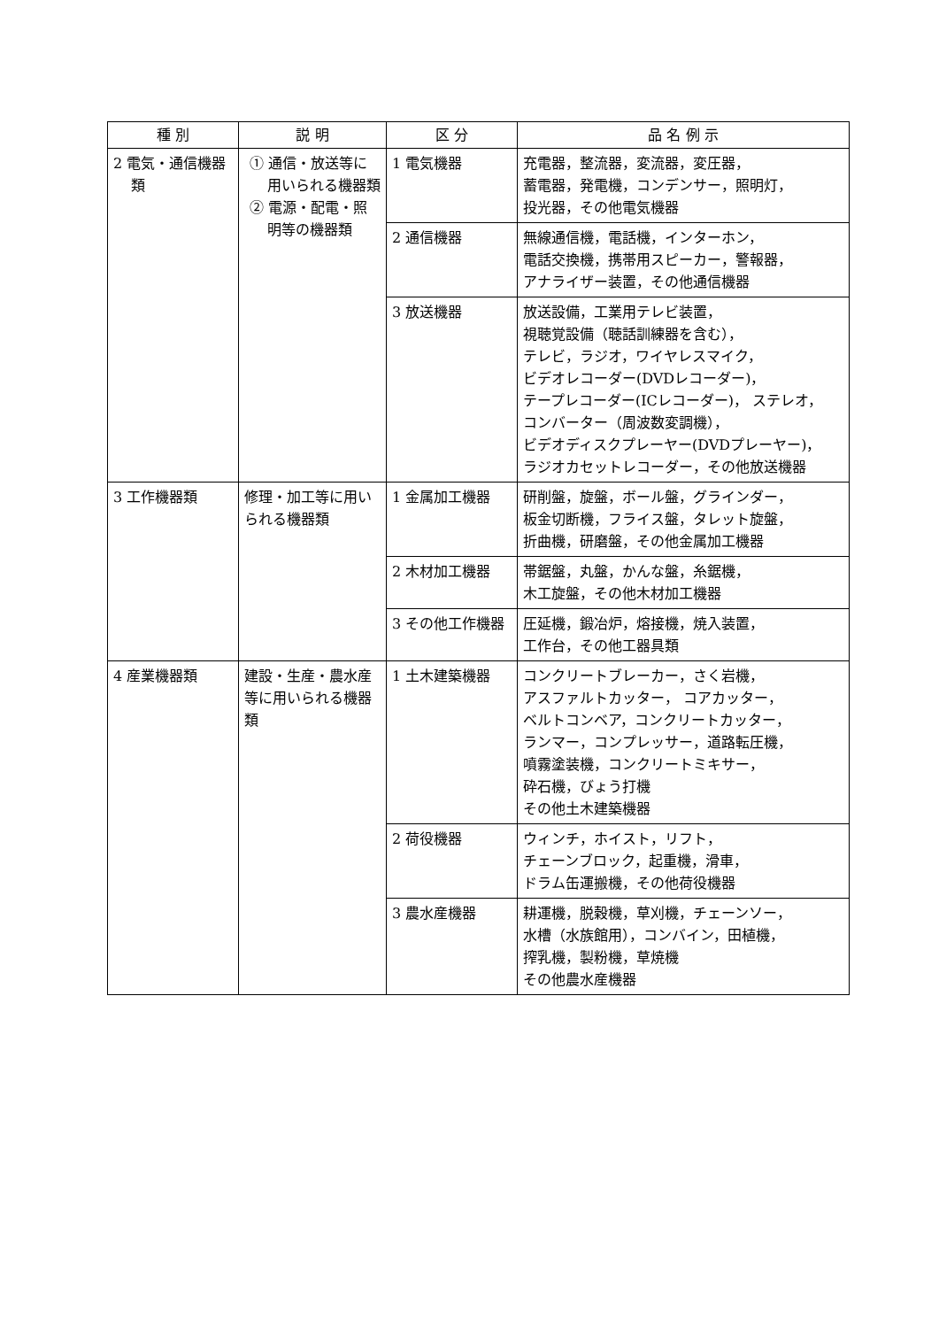| 種 別 | 説 明 | 区 分 | 品 名 例 示 |
| --- | --- | --- | --- |
| 2 電気・通信機器類 | ① 通信・放送等に用いられる機器類 ② 電源・配電・照明等の機器類 | 1 電気機器 | 充電器，整流器，変流器，変圧器， 蓄電器，発電機，コンデンサー，照明灯， 投光器，その他電気機器 |
| | | 2 通信機器 | 無線通信機，電話機，インターホン， 電話交換機，携帯用スピーカー，警報器， アナライザー装置，その他通信機器 |
| | | 3 放送機器 | 放送設備，工業用テレビ装置， 視聴覚設備（聴話訓練器を含む）， テレビ，ラジオ，ワイヤレスマイク， ビデオレコーダー(DVDレコーダー)， テープレコーダー(ICレコーダー)， ステレオ， コンバーター（周波数変調機）， ビデオディスクプレーヤー(DVDプレーヤー)， ラジオカセットレコーダー，その他放送機器 |
| 3 工作機器類 | 修理・加工等に用いられる機器類 | 1 金属加工機器 | 研削盤，旋盤，ボール盤，グラインダー， 板金切断機，フライス盤，タレット旋盤， 折曲機，研磨盤，その他金属加工機器 |
| | | 2 木材加工機器 | 帯鋸盤，丸盤，かんな盤，糸鋸機， 木工旋盤，その他木材加工機器 |
| | | 3 その他工作機器 | 圧延機，鍛冶炉，熔接機，焼入装置， 工作台，その他工器具類 |
| 4 産業機器類 | 建設・生産・農水産等に用いられる機器類 | 1 土木建築機器 | コンクリートブレーカー，さく岩機， アスファルトカッター， コアカッター， ベルトコンベア，コンクリートカッター， ランマー，コンプレッサー，道路転圧機， 噴霧塗装機，コンクリートミキサー， 砕石機，びょう打機 その他土木建築機器 |
| | | 2 荷役機器 | ウィンチ，ホイスト，リフト， チェーンブロック，起重機，滑車， ドラム缶運搬機，その他荷役機器 |
| | | 3 農水産機器 | 耕運機，脱穀機，草刈機，チェーンソー， 水槽（水族館用），コンバイン，田植機， 搾乳機，製粉機，草焼機 その他農水産機器 |